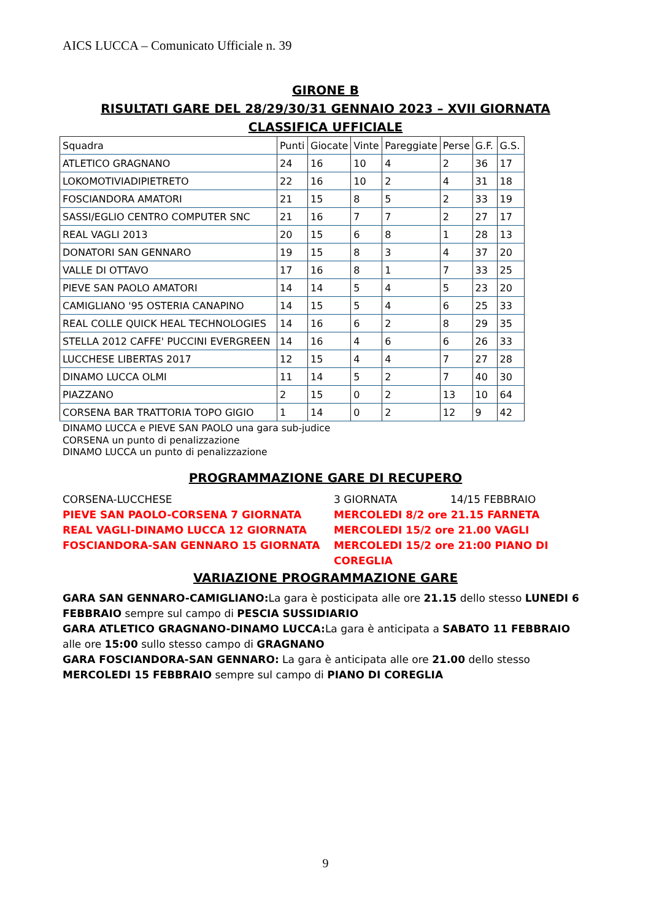AICS LUCCA – Comunicato Ufficiale n. 39
GIRONE B
RISULTATI GARE DEL 28/29/30/31 GENNAIO 2023 – XVII GIORNATA
CLASSIFICA UFFICIALE
| Squadra | Punti | Giocate | Vinte | Pareggiate | Perse | G.F. | G.S. |
| ATLETICO GRAGNANO | 24 | 16 | 10 | 4 | 2 | 36 | 17 |
| LOKOMOTIVIADIPIETRETO | 22 | 16 | 10 | 2 | 4 | 31 | 18 |
| FOSCIANDORA AMATORI | 21 | 15 | 8 | 5 | 2 | 33 | 19 |
| SASSI/EGLIO CENTRO COMPUTER SNC | 21 | 16 | 7 | 7 | 2 | 27 | 17 |
| REAL VAGLI 2013 | 20 | 15 | 6 | 8 | 1 | 28 | 13 |
| DONATORI SAN GENNARO | 19 | 15 | 8 | 3 | 4 | 37 | 20 |
| VALLE DI OTTAVO | 17 | 16 | 8 | 1 | 7 | 33 | 25 |
| PIEVE SAN PAOLO AMATORI | 14 | 14 | 5 | 4 | 5 | 23 | 20 |
| CAMIGLIANO '95 OSTERIA CANAPINO | 14 | 15 | 5 | 4 | 6 | 25 | 33 |
| REAL COLLE QUICK HEAL TECHNOLOGIES | 14 | 16 | 6 | 2 | 8 | 29 | 35 |
| STELLA 2012 CAFFE' PUCCINI EVERGREEN | 14 | 16 | 4 | 6 | 6 | 26 | 33 |
| LUCCHESE LIBERTAS 2017 | 12 | 15 | 4 | 4 | 7 | 27 | 28 |
| DINAMO LUCCA OLMI | 11 | 14 | 5 | 2 | 7 | 40 | 30 |
| PIAZZANO | 2 | 15 | 0 | 2 | 13 | 10 | 64 |
| CORSENA BAR TRATTORIA TOPO GIGIO | 1 | 14 | 0 | 2 | 12 | 9 | 42 |
DINAMO LUCCA e PIEVE SAN PAOLO una gara sub-judice
CORSENA un punto di penalizzazione
DINAMO LUCCA un punto di penalizzazione
PROGRAMMAZIONE GARE DI RECUPERO
CORSENA-LUCCHESE
3 GIORNATA
14/15 FEBBRAIO
PIEVE SAN PAOLO-CORSENA 7 GIORNATA
MERCOLEDI 8/2 ore 21.15 FARNETA
REAL VAGLI-DINAMO LUCCA 12 GIORNATA
MERCOLEDI 15/2 ore 21.00 VAGLI
FOSCIANDORA-SAN GENNARO 15 GIORNATA
MERCOLEDI 15/2 ore 21:00 PIANO DI COREGLIA
VARIAZIONE PROGRAMMAZIONE GARE
GARA SAN GENNARO-CAMIGLIANO: La gara è posticipata alle ore 21.15 dello stesso LUNEDI 6 FEBBRAIO sempre sul campo di PESCIA SUSSIDIARIO
GARA ATLETICO GRAGNANO-DINAMO LUCCA: La gara è anticipata a SABATO 11 FEBBRAIO alle ore 15:00 sullo stesso campo di GRAGNANO
GARA FOSCIANDORA-SAN GENNARO: La gara è anticipata alle ore 21.00 dello stesso MERCOLEDI 15 FEBBRAIO sempre sul campo di PIANO DI COREGLIA
9